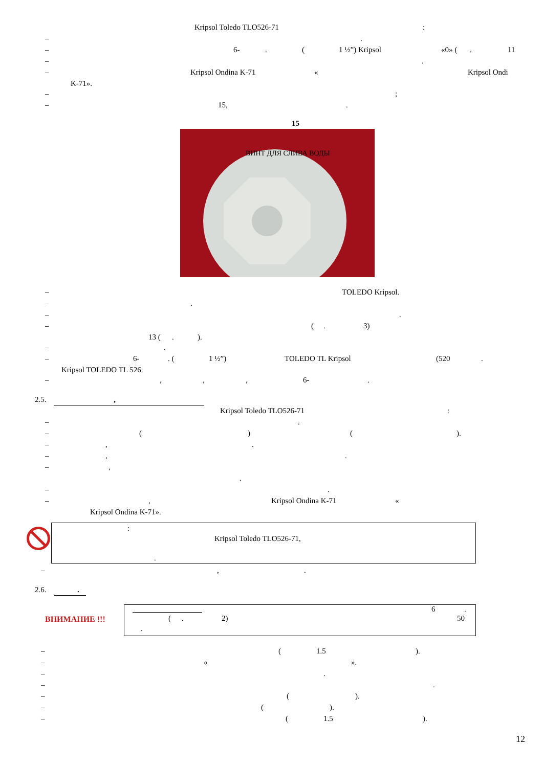Kripsol Toledo TLO526-71:
–.
– 6-. (1 ½”) Kripsol «0» (. 11
–.
– Kripsol Ondina K-71 « Kripsol Ondi
K-71».
–;
– 15,.
15
ВИНТ ДЛЯ СЛИВА ВОДЫ
– TOLEDO Kripsol.
–.
–.
– (. 3)
13 (.).
–.
– 6-. (1 ½”) TOLEDO TL Kripsol (520.
Kripsol TOLEDO TL 526.
–,,, 6-.
2.5. , Kripsol Toledo TLO526-71:
–.
– () ().
–,.
–,.
–, .
–.
–, Kripsol Ondina K-71 «
Kripsol Ondina K-71».
:
Kripsol Toledo TLO526-71,
.
–,.
2.6. .
ВНИМАНИЕ !!!
6 .
( . 2) 50
.
– (1.5).
– « ».
–.
–.
– ().
– ().
– (1.5). 12